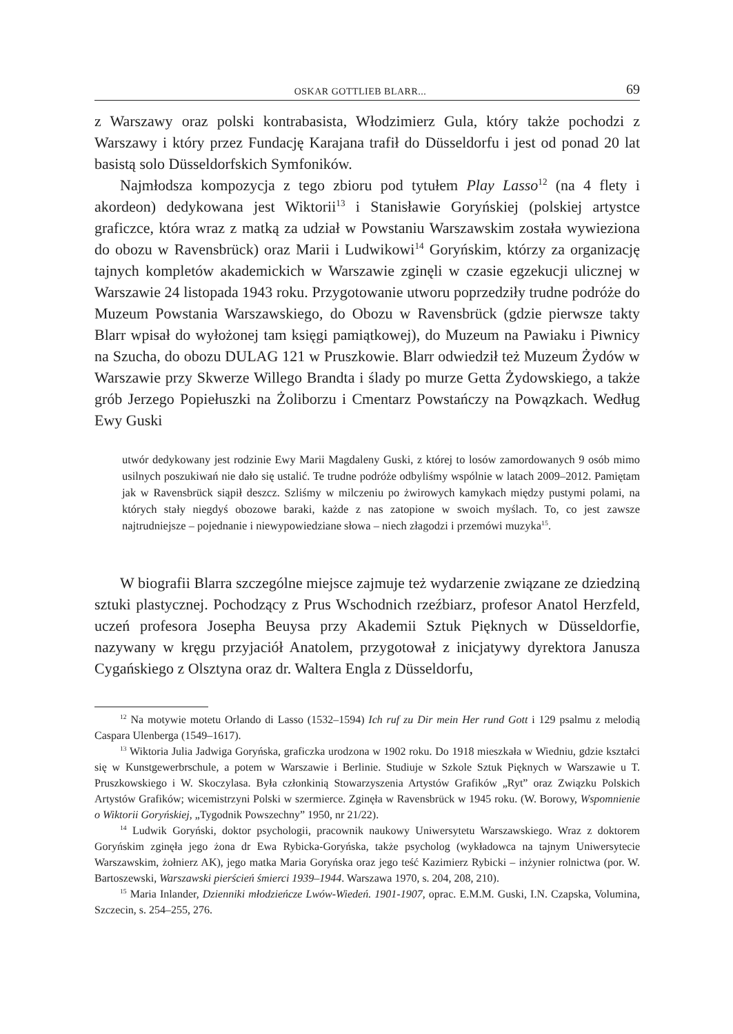OSKAR GOTTLIEB BLARR... 69
z Warszawy oraz polski kontrabasista, Włodzimierz Gula, który także pochodzi z Warszawy i który przez Fundację Karajana trafił do Düsseldorfu i jest od ponad 20 lat basistą solo Düsseldorfskich Symfoników.
Najmłodsza kompozycja z tego zbioru pod tytułem Play Lasso<sup>12</sup> (na 4 flety i akordeon) dedykowana jest Wiktorii<sup>13</sup> i Stanisławie Goryńskiej (polskiej artystce graficzce, która wraz z matką za udział w Powstaniu Warszawskim została wywieziona do obozu w Ravensbrück) oraz Marii i Ludwikowi<sup>14</sup> Goryńskim, którzy za organizację tajnych kompletów akademickich w Warszawie zginęli w czasie egzekucji ulicznej w Warszawie 24 listopada 1943 roku. Przygotowanie utworu poprzedziły trudne podróże do Muzeum Powstania Warszawskiego, do Obozu w Ravensbrück (gdzie pierwsze takty Blarr wpisał do wyłożonej tam księgi pamiątkowej), do Muzeum na Pawiaku i Piwnicy na Szucha, do obozu DULAG 121 w Pruszkowie. Blarr odwiedził też Muzeum Żydów w Warszawie przy Skwerze Willego Brandta i ślady po murze Getta Żydowskiego, a także grób Jerzego Popiełuszki na Żoliborzu i Cmentarz Powstańczy na Powązkach. Według Ewy Guski
utwór dedykowany jest rodzinie Ewy Marii Magdaleny Guski, z której to losów zamordowanych 9 osób mimo usilnych poszukiwań nie dało się ustalić. Te trudne podróże odbyliśmy wspólnie w latach 2009–2012. Pamiętam jak w Ravensbrück siąpił deszcz. Szliśmy w milczeniu po żwirowych kamykach między pustymi polami, na których stały niegdyś obozowe baraki, każde z nas zatopione w swoich myślach. To, co jest zawsze najtrudniejsze – pojednanie i niewypowiedziane słowa – niech złagodzi i przemówi muzyka<sup>15</sup>.
W biografii Blarra szczególne miejsce zajmuje też wydarzenie związane ze dziedziną sztuki plastycznej. Pochodzący z Prus Wschodnich rzeźbiarz, profesor Anatol Herzfeld, uczeń profesora Josepha Beuysa przy Akademii Sztuk Pięknych w Düsseldorfie, nazywany w kręgu przyjaciół Anatolem, przygotował z inicjatywy dyrektora Janusza Cygańskiego z Olsztyna oraz dr. Waltera Engla z Düsseldorfu,
<sup>12</sup> Na motywie motetu Orlando di Lasso (1532–1594) Ich ruf zu Dir mein Her rund Gott i 129 psalmu z melodią Caspara Ulenberga (1549–1617).
<sup>13</sup> Wiktoria Julia Jadwiga Goryńska, graficzka urodzona w 1902 roku. Do 1918 mieszkała w Wiedniu, gdzie kształci się w Kunstgewerbrschule, a potem w Warszawie i Berlinie. Studiuje w Szkole Sztuk Pięknych w Warszawie u T. Pruszkowskiego i W. Skoczylasa. Była członkinią Stowarzyszenia Artystów Grafików „Ryt” oraz Związku Polskich Artystów Grafików; wicemistrzyni Polski w szermierce. Zginęła w Ravensbrück w 1945 roku. (W. Borowy, Wspomnienie o Wiktorii Goryńskiej, „Tygodnik Powszechny” 1950, nr 21/22).
<sup>14</sup> Ludwik Goryński, doktor psychologii, pracownik naukowy Uniwersytetu Warszawskiego. Wraz z doktorem Goryńskim zginęła jego żona dr Ewa Rybicka-Goryńska, także psycholog (wykładowca na tajnym Uniwersytecie Warszawskim, żołnierz AK), jego matka Maria Goryńska oraz jego teść Kazimierz Rybicki – inżynier rolnictwa (por. W. Bartoszewski, Warszawski pierścień śmierci 1939–1944. Warszawa 1970, s. 204, 208, 210).
<sup>15</sup> Maria Inlander, Dzienniki młodzieńcze Lwów-Wiedeń. 1901-1907, oprac. E.M.M. Guski, I.N. Czapska, Volumina, Szczecin, s. 254–255, 276.